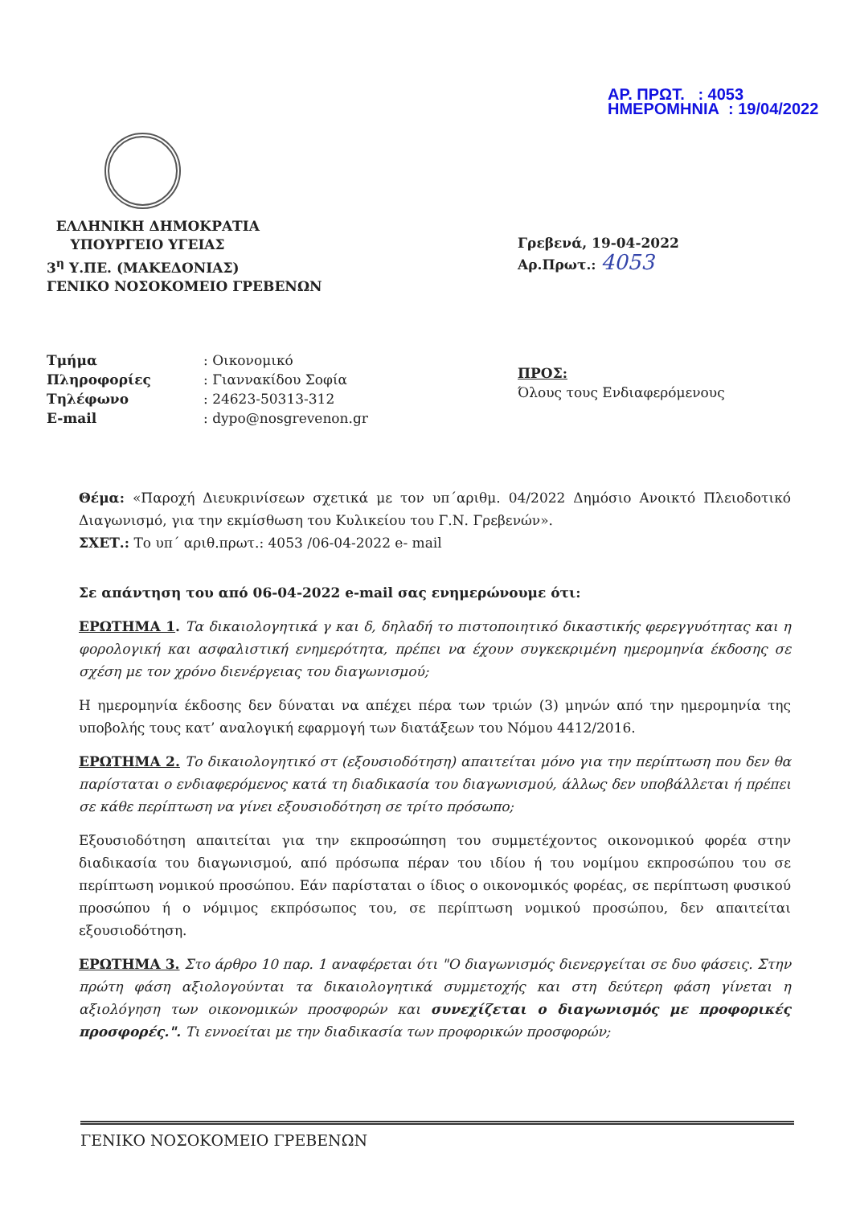ΑΡ. ΠΡΩΤ. : 4053
ΗΜΕΡΟΜΗΝΙΑ : 19/04/2022
ΕΛΛΗΝΙΚΗ ΔΗΜΟΚΡΑΤΙΑ
ΥΠΟΥΡΓΕΙΟ ΥΓΕΙΑΣ
3<sup>η</sup> Υ.ΠΕ. (ΜΑΚΕΔΟΝΙΑΣ)
ΓΕΝΙΚΟ ΝΟΣΟΚΟΜΕΙΟ ΓΡΕΒΕΝΩΝ
Γρεβενά, 19-04-2022
Αρ.Πρωτ.: 4053
| Τμήμα | : Οικονομικό |
| Πληροφορίες | : Γιαννακίδου Σοφία |
| Τηλέφωνο | : 24623-50313-312 |
| E-mail | : dypo@nosgrevenon.gr |
ΠΡΟΣ:
Όλους τους Ενδιαφερόμενους
Θέμα: «Παροχή Διευκρινίσεων σχετικά με τον υπ΄αριθμ. 04/2022 Δημόσιο Ανοικτό Πλειοδοτικό Διαγωνισμό, για την εκμίσθωση του Κυλικείου του Γ.Ν. Γρεβενών».
ΣΧΕΤ.: Το υπ΄ αριθ.πρωτ.: 4053 /06-04-2022 e- mail
Σε απάντηση του από 06-04-2022 e-mail σας ενημερώνουμε ότι:
ΕΡΩΤΗΜΑ 1. Τα δικαιολογητικά γ και δ, δηλαδή το πιστοποιητικό δικαστικής φερεγγυότητας και η φορολογική και ασφαλιστική ενημερότητα, πρέπει να έχουν συγκεκριμένη ημερομηνία έκδοσης σε σχέση με τον χρόνο διενέργειας του διαγωνισμού;
Η ημερομηνία έκδοσης δεν δύναται να απέχει πέρα των τριών (3) μηνών από την ημερομηνία της υποβολής τους κατ’ αναλογική εφαρμογή των διατάξεων του Νόμου 4412/2016.
ΕΡΩΤΗΜΑ 2. Το δικαιολογητικό στ (εξουσιοδότηση) απαιτείται μόνο για την περίπτωση που δεν θα παρίσταται ο ενδιαφερόμενος κατά τη διαδικασία του διαγωνισμού, άλλως δεν υποβάλλεται ή πρέπει σε κάθε περίπτωση να γίνει εξουσιοδότηση σε τρίτο πρόσωπο;
Εξουσιοδότηση απαιτείται για την εκπροσώπηση του συμμετέχοντος οικονομικού φορέα στην διαδικασία του διαγωνισμού, από πρόσωπα πέραν του ιδίου ή του νομίμου εκπροσώπου του σε περίπτωση νομικού προσώπου. Εάν παρίσταται ο ίδιος ο οικονομικός φορέας, σε περίπτωση φυσικού προσώπου ή ο νόμιμος εκπρόσωπος του, σε περίπτωση νομικού προσώπου, δεν απαιτείται εξουσιοδότηση.
ΕΡΩΤΗΜΑ 3. Στο άρθρο 10 παρ. 1 αναφέρεται ότι "Ο διαγωνισμός διενεργείται σε δυο φάσεις. Στην πρώτη φάση αξιολογούνται τα δικαιολογητικά συμμετοχής και στη δεύτερη φάση γίνεται η αξιολόγηση των οικονομικών προσφορών και συνεχίζεται ο διαγωνισμός με προφορικές προσφορές.". Τι εννοείται με την διαδικασία των προφορικών προσφορών;
ΓΕΝΙΚΟ ΝΟΣΟΚΟΜΕΙΟ ΓΡΕΒΕΝΩΝ